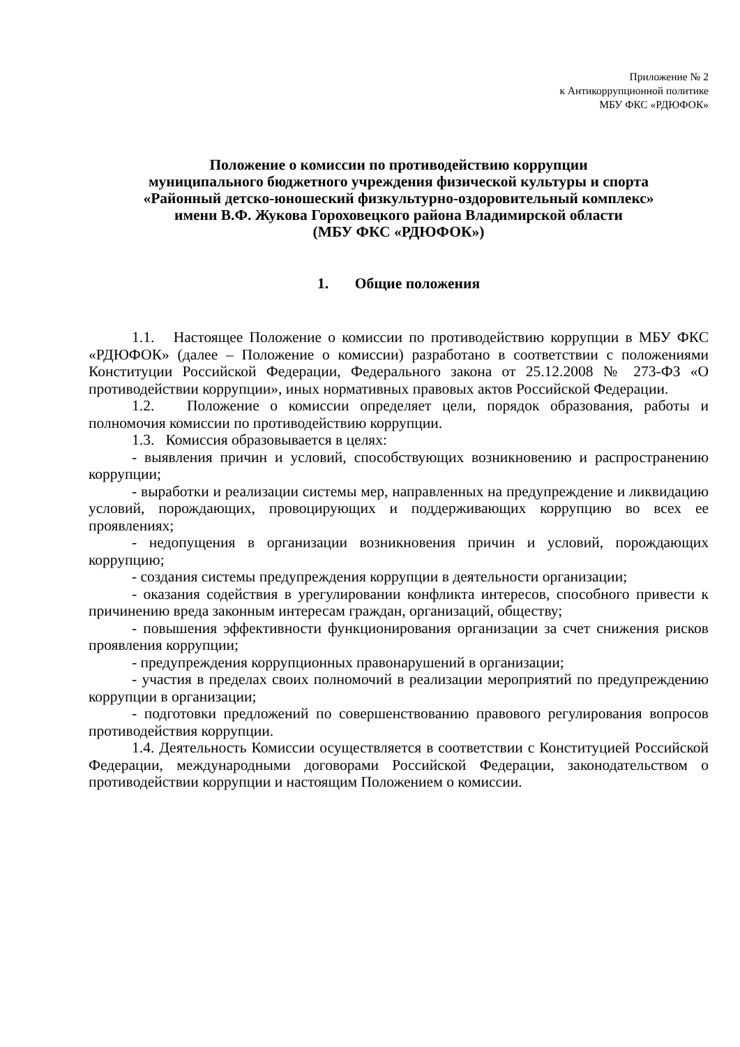Приложение № 2
к Антикоррупционной политике
МБУ ФКС «РДЮФОК»
Положение о комиссии по противодействию коррупции
муниципального бюджетного учреждения физической культуры и спорта
«Районный детско-юношеский физкультурно-оздоровительный комплекс»
имени В.Ф. Жукова Гороховецкого района Владимирской области
(МБУ ФКС «РДЮФОК»)
1. Общие положения
1.1. Настоящее Положение о комиссии по противодействию коррупции в МБУ ФКС «РДЮФОК» (далее – Положение о комиссии) разработано в соответствии с положениями Конституции Российской Федерации, Федерального закона от 25.12.2008 № 273-ФЗ «О противодействии коррупции», иных нормативных правовых актов Российской Федерации.
1.2. Положение о комиссии определяет цели, порядок образования, работы и полномочия комиссии по противодействию коррупции.
1.3. Комиссия образовывается в целях:
- выявления причин и условий, способствующих возникновению и распространению коррупции;
- выработки и реализации системы мер, направленных на предупреждение и ликвидацию условий, порождающих, провоцирующих и поддерживающих коррупцию во всех ее проявлениях;
- недопущения в организации возникновения причин и условий, порождающих коррупцию;
- создания системы предупреждения коррупции в деятельности организации;
- оказания содействия в урегулировании конфликта интересов, способного привести к причинению вреда законным интересам граждан, организаций, обществу;
- повышения эффективности функционирования организации за счет снижения рисков проявления коррупции;
- предупреждения коррупционных правонарушений в организации;
- участия в пределах своих полномочий в реализации мероприятий по предупреждению коррупции в организации;
- подготовки предложений по совершенствованию правового регулирования вопросов противодействия коррупции.
1.4. Деятельность Комиссии осуществляется в соответствии с Конституцией Российской Федерации, международными договорами Российской Федерации, законодательством о противодействии коррупции и настоящим Положением о комиссии.